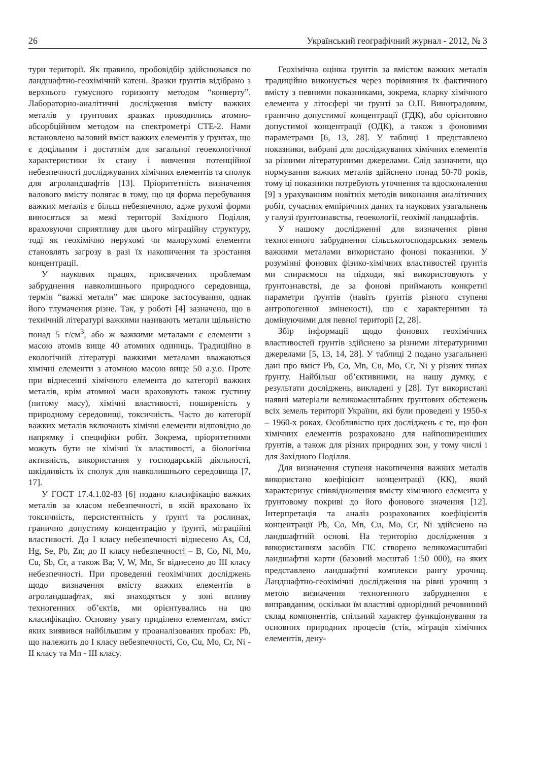26 Український географічний журнал - 2012, № 3
тури території. Як правило, пробовідбір здійснювався по ландшафтно-геохімічній катені. Зразки ґрунтів відібрано з верхнього гумусного горизонту методом “конверту”. Лабораторно-аналітичні дослідження вмісту важких металів у ґрунтових зразках проводились атомно-абсорбційним методом на спектрометрі СТЕ-2. Нами встановлено валовий вміст важких елементів у ґрунтах, що є доцільним і достатнім для загальної геоекологічної характеристики їх стану і вивчення потенційної небезпечності досліджуваних хімічних елементів та сполук для агроландшафтів [13]. Пріоритетність визначення валового вмісту полягає в тому, що ця форма перебування важких металів є більш небезпечною, адже рухомі форми виносяться за межі території Західного Поділля, враховуючи сприятливу для цього міграційну структуру, тоді як геохімічно нерухомі чи малорухомі елементи становлять загрозу в разі їх накопичення та зростання концентрації.
У наукових працях, присвячених проблемам забруднення навколишнього природного середовища, термін “важкі метали” має широке застосування, однак його тлумачення різне. Так, у роботі [4] зазначено, що в технічній літературі важкими називають метали щільністю понад 5 г/см<sup>3</sup>, або ж важкими металами є елементи з масою атомів вище 40 атомних одиниць. Традиційно в екологічній літературі важкими металами вважаються хімічні елементи з атомною масою вище 50 а.у.о. Проте при віднесенні хімічного елемента до категорії важких металів, крім атомної маси враховують також густину (питому масу), хімічні властивості, поширеність у природному середовищі, токсичність. Часто до категорії важких металів включають хімічні елементи відповідно до напрямку і специфіки робіт. Зокрема, пріоритетними можуть бути не хімічні їх властивості, а біологічна активність, використання у господарській діяльності, шкідливість їх сполук для навколишнього середовища [7, 17].
У ГОСТ 17.4.1.02-83 [6] подано класифікацію важких металів за класом небезпечності, в якій враховано їх токсичність, персистентність у ґрунті та рослинах, гранично допустиму концентрацію у ґрунті, міграційні властивості. До І класу небезпечності віднесено As, Cd, Hg, Se, Pb, Zn; до ІІ класу небезпечності – B, Co, Ni, Mo, Cu, Sb, Cr, а також Ba; V, W, Mn, Sr віднесено до ІІІ класу небезпечності. При проведенні геохімічних досліджень щодо визначення вмісту важких елементів в агроландшафтах, які знаходяться у зоні впливу техногенних об’єктів, ми орієнтувались на цю класифікацію. Основну увагу приділено елементам, вміст яких виявився найбільшим у проаналізованих пробах: Pb, що належить до І класу небезпечності, Co, Cu, Mo, Cr, Ni - ІІ класу та Mn - ІІІ класу.
Геохімічна оцінка ґрунтів за вмістом важких металів традиційно виконується через порівняння їх фактичного вмісту з певними показниками, зокрема, кларку хімічного елемента у літосфері чи ґрунті за О.П. Виноградовим, гранично допустимої концентрації (ГДК), або орієнтовно допустимої концентрації (ОДК), а також з фоновими параметрами [6, 13, 28]. У таблиці 1 представлено показники, вибрані для досліджуваних хімічних елементів за різними літературними джерелами. Слід зазначити, що нормування важких металів здійснено понад 50-70 років, тому ці показники потребують уточнення та вдосконалення [9] з урахуванням новітніх методів виконання аналітичних робіт, сучасних емпіричних даних та наукових узагальнень у галузі ґрунтознавства, геоекології, геохімії ландшафтів.
У нашому дослідженні для визначення рівня техногенного забруднення сільськогосподарських земель важкими металами використано фонові показники. У розумінні фонових фізико-хімічних властивостей ґрунтів ми спираємося на підходи, які використовують у ґрунтознавстві, де за фонові приймають конкретні параметри ґрунтів (навіть ґрунтів різного ступеня антропогенної зміненості), що є характерними та домінуючими для певної території [2, 28].
Збір інформації щодо фонових геохімічних властивостей ґрунтів здійснено за різними літературними джерелами [5, 13, 14, 28]. У таблиці 2 подано узагальнені дані про вміст Pb, Co, Mn, Cu, Mo, Cr, Ni у різних типах ґрунту. Найбільш об’єктивними, на нашу думку, є результати досліджень, викладені у [28]. Тут використані наявні матеріали великомасштабних ґрунтових обстежень всіх земель території України, які були проведені у 1950-х – 1960-х роках. Особливістю цих досліджень є те, що фон хімічних елементів розраховано для найпоширеніших ґрунтів, а також для різних природних зон, у тому числі і для Західного Поділля.
Для визначення ступеня накопичення важких металів використано коефіцієнт концентрації (КК), який характеризує співвідношення вмісту хімічного елемента у ґрунтовому покриві до його фонового значення [12]. Інтерпретація та аналіз розрахованих коефіцієнтів концентрації Pb, Co, Mn, Cu, Mo, Cr, Ni здійснено на ландшафтній основі. На територію дослідження з використанням засобів ГІС створено великомасштабні ландшафтні карти (базовий масштаб 1:50 000), на яких представлено ландшафтні комплекси рангу урочищ. Ландшафтно-геохімічні дослідження на рівні урочищ з метою визначення техногенного забруднення є виправданим, оскільки їм властиві однорідний речовинний склад компонентів, спільний характер функціонування та основних природних процесів (стік, міграція хімічних елементів, дену-